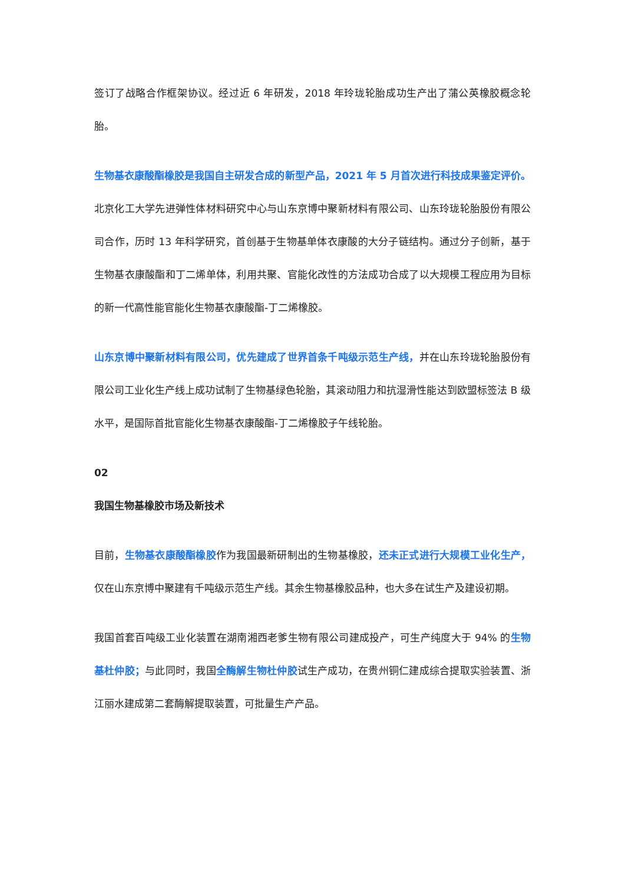签订了战略合作框架协议。经过近 6 年研发，2018 年玲珑轮胎成功生产出了蒲公英橡胶概念轮胎。
生物基衣康酸酯橡胶是我国自主研发合成的新型产品，2021 年 5 月首次进行科技成果鉴定评价。北京化工大学先进弹性体材料研究中心与山东京博中聚新材料有限公司、山东玲珑轮胎股份有限公司合作，历时 13 年科学研究，首创基于生物基单体衣康酸的大分子链结构。通过分子创新，基于生物基衣康酸酯和丁二烯单体，利用共聚、官能化改性的方法成功合成了以大规模工程应用为目标的新一代高性能官能化生物基衣康酸酯-丁二烯橡胶。
山东京博中聚新材料有限公司，优先建成了世界首条千吨级示范生产线，并在山东玲珑轮胎股份有限公司工业化生产线上成功试制了生物基绿色轮胎，其滚动阻力和抗湿滑性能达到欧盟标签法 B 级水平，是国际首批官能化生物基衣康酸酯-丁二烯橡胶子午线轮胎。
02
我国生物基橡胶市场及新技术
目前，生物基衣康酸酯橡胶作为我国最新研制出的生物基橡胶，还未正式进行大规模工业化生产，仅在山东京博中聚建有千吨级示范生产线。其余生物基橡胶品种，也大多在试生产及建设初期。
我国首套百吨级工业化装置在湖南湘西老爹生物有限公司建成投产，可生产纯度大于 94% 的生物基杜仲胶；与此同时，我国全酶解生物杜仲胶试生产成功，在贵州铜仁建成综合提取实验装置、浙江丽水建成第二套酶解提取装置，可批量生产产品。